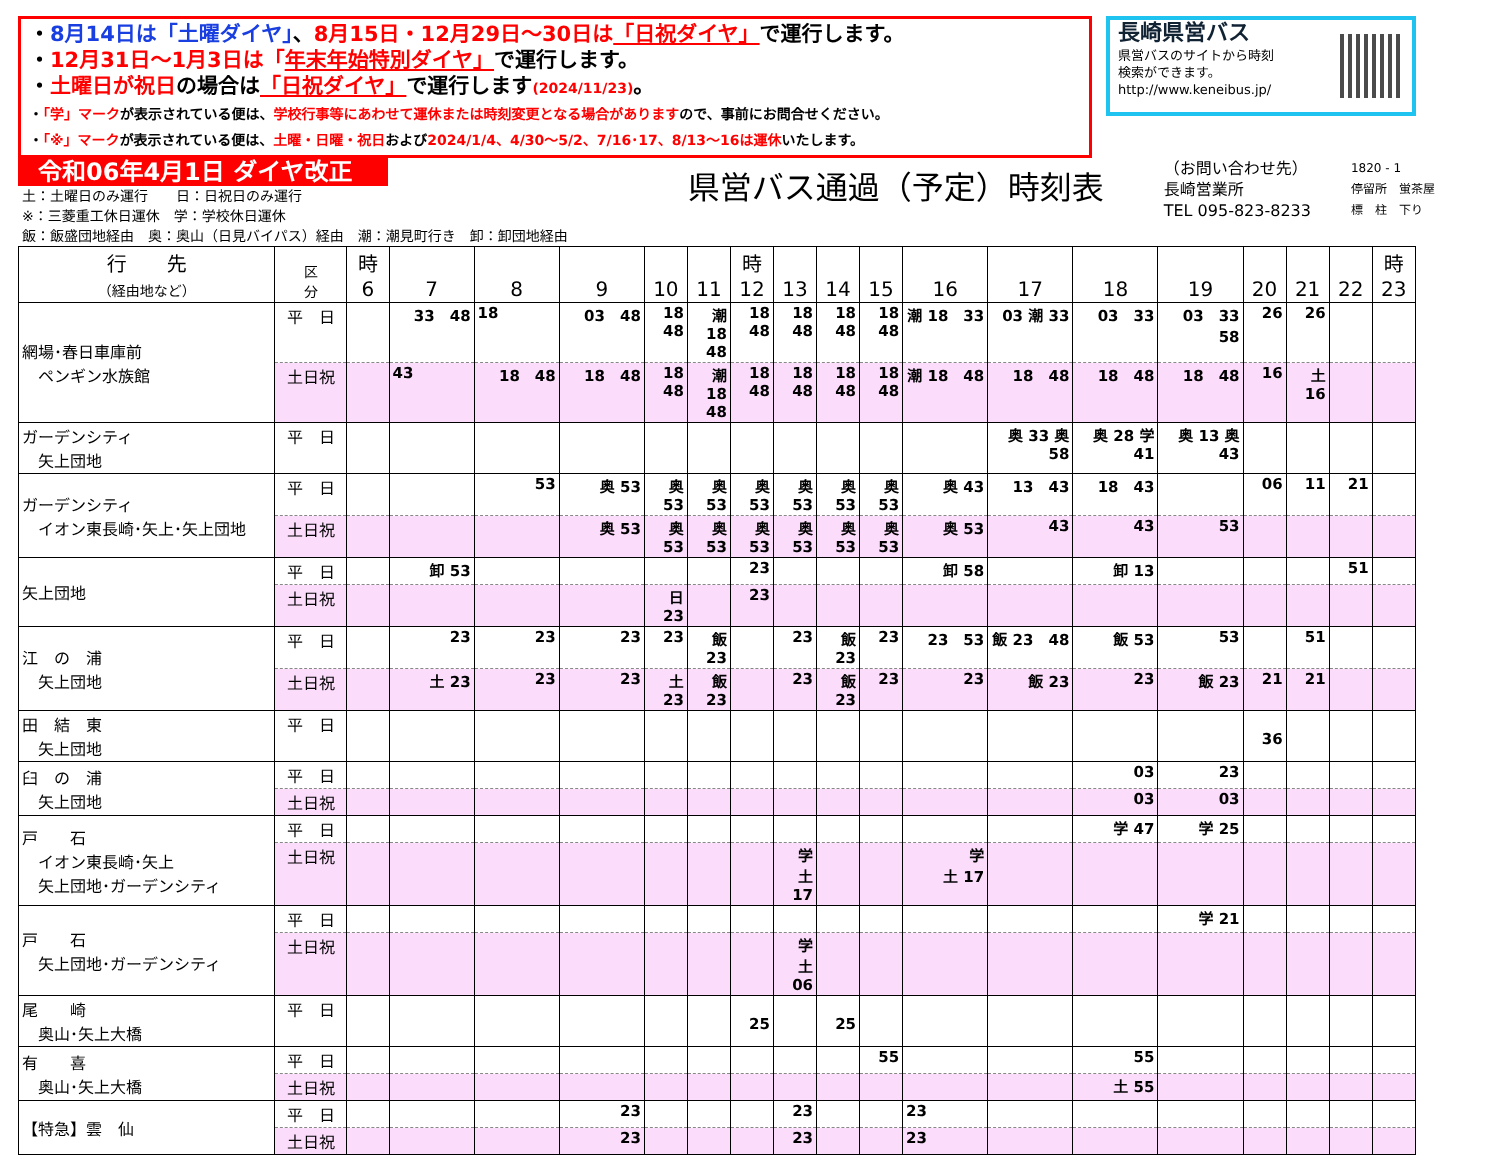・8月14日は「土曜ダイヤ」、8月15日・12月29日～30日は「日祝ダイヤ」で運行します。
・12月31日～1月3日は「年末年始特別ダイヤ」で運行します。
・土曜日が祝日の場合は「日祝ダイヤ」で運行します(2024/11/23)。
・「学」マークが表示されている便は、学校行事等にあわせて運休または時刻変更となる場合がありますので、事前にお問合せください。
・「※」マークが表示されている便は、土曜・日曜・祝日および2024/1/4、4/30～5/2、7/16･17、8/13～16は運休いたします。
長崎県営バス
県営バスのサイトから時刻
検索ができます。
http://www.keneibus.jp/
令和06年4月1日 ダイヤ改正
土：土曜日のみ運行　　日：日祝日のみ運行
※：三菱重工休日運休　学：学校休日運休
飯：飯盛団地経由　奥：奥山（日見バイパス）経由　潮：潮見町行き　卸：卸団地経由
県営バス通過（予定）時刻表
（お問い合わせ先）
長崎営業所
TEL 095-823-8233
1820 - 1
停留所　蛍茶屋
標　柱　下り
| 行 先 （経由地など） | 区 分 | 時 6 | 7 | 8 | 9 | 10 | 11 | 時 12 | 13 | 14 | 15 | 16 | 17 | 18 | 19 | 20 | 21 | 22 | 時 23 |
| --- | --- | --- | --- | --- | --- | --- | --- | --- | --- | --- | --- | --- | --- | --- | --- | --- | --- | --- | --- |
| 網場･春日車庫前 ペンギン水族館 | 平 日 | | 33 48 | 18 | 03 48 | 18 48 | 潮 18 48 | 18 48 | 18 48 | 18 48 | 18 48 | 潮 18 33 | 03 潮 33 | 03 33 | 03 33 58 | 26 | 26 | | |
| | 土日祝 | | 43 | 18 48 | 18 48 | 18 48 | 潮 18 48 | 18 48 | 18 48 | 18 48 | 18 48 | 潮 18 48 | 18 48 | 18 48 | 18 48 | 16 | 土 16 | | |
| ガーデンシティ 矢上団地 | 平 日 | | | | | | | | | | | | 奥 33 奥 58 | 奥 28 学 41 | 奥 13 奥 43 | | | | |
| ガーデンシティ イオン東長崎･矢上･矢上団地 | 平 日 | | | 53 | 奥 53 | 奥 53 | 奥 53 | 奥 53 | 奥 53 | 奥 53 | 奥 53 | 奥 43 | 13 43 | 18 43 | | 06 | 11 | 21 | |
| | 土日祝 | | | | 奥 53 | 奥 53 | 奥 53 | 奥 53 | 奥 53 | 奥 53 | 奥 53 | 奥 53 | 43 | 43 | 53 | | | | |
| 矢上団地 | 平 日 | | 卸 53 | | | | | 23 | | | | 卸 58 | | 卸 13 | | | | 51 | |
| | 土日祝 | | | | | 日 23 | | 23 | | | | | | | | | | | |
| 江 の 浦 矢上団地 | 平 日 | | 23 | 23 | 23 | 23 | 飯 23 | | 23 | 飯 23 | 23 | 23 53 | 飯 23 48 | 飯 53 | 53 | | 51 | | |
| | 土日祝 | | 土 23 | 23 | 23 | 土 23 | 飯 23 | | 23 | 飯 23 | 23 | 23 | 飯 23 | 23 | 飯 23 | 21 | 21 | | |
| 田 結 東 矢上団地 | 平 日 | | | | | | | | | | | | | | | 36 | | | |
| 臼 の 浦 矢上団地 | 平 日 | | | | | | | | | | | | | 03 | 23 | | | | |
| | 土日祝 | | | | | | | | | | | | | 03 | 03 | | | | |
| 戸 石 イオン東長崎･矢上 矢上団地･ガーデンシティ | 平 日 | | | | | | | | | | | | | 学 47 | 学 25 | | | | |
| | 土日祝 | | | | | | | | 学 土 17 | | | 学 土 17 | | | | | | | |
| 戸 石 矢上団地･ガーデンシティ | 平 日 | | | | | | | | | | | | | | 学 21 | | | | |
| | 土日祝 | | | | | | | | 学 土 06 | | | | | | | | | | |
| 尾 崎 奥山･矢上大橋 | 平 日 | | | | | | | 25 | | 25 | | | | | | | | | |
| 有 喜 奥山･矢上大橋 | 平 日 | | | | | | | | | | 55 | | | 55 | | | | | |
| | 土日祝 | | | | | | | | | | | | | 土 55 | | | | | |
| 【特急】雲 仙 | 平 日 | | | | 23 | | | | 23 | | | 23 | | | | | | | |
| | 土日祝 | | | | 23 | | | | 23 | | | 23 | | | | | | | |